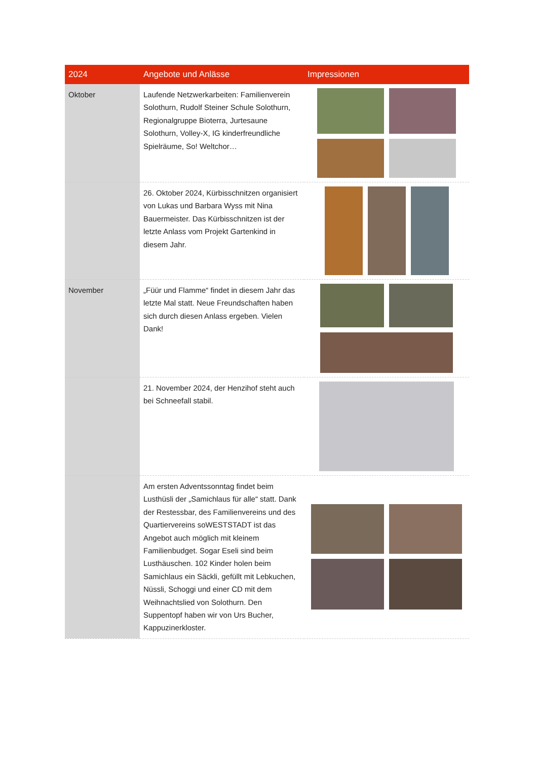| 2024 | Angebote und Anlässe | Impressionen |
| --- | --- | --- |
| Oktober | Laufende Netzwerkarbeiten: Familienverein Solothurn, Rudolf Steiner Schule Solothurn, Regionalgruppe Bioterra, Jurtesaune Solothurn, Volley-X, IG kinderfreundliche Spielräume, So! Weltchor… | |
| | 26. Oktober 2024, Kürbisschnitzen organisiert von Lukas und Barbara Wyss mit Nina Bauermeister. Das Kürbisschnitzen ist der letzte Anlass vom Projekt Gartenkind in diesem Jahr. | |
| November | „Füür und Flamme“ findet in diesem Jahr das letzte Mal statt. Neue Freundschaften haben sich durch diesen Anlass ergeben. Vielen Dank! | |
| | 21. November 2024, der Henzihof steht auch bei Schneefall stabil. | |
| | Am ersten Adventssonntag findet beim Lusthüsli der „Samichlaus für alle“ statt. Dank der Restessbar, des Familienvereins und des Quartiervereins soWESTSTADT ist das Angebot auch möglich mit kleinem Familienbudget. Sogar Eseli sind beim Lusthäuschen. 102 Kinder holen beim Samichlaus ein Säckli, gefüllt mit Lebkuchen, Nüssli, Schoggi und einer CD mit dem Weihnachtslied von Solothurn. Den Suppentopf haben wir von Urs Bucher, Kappuzinerkloster. | |